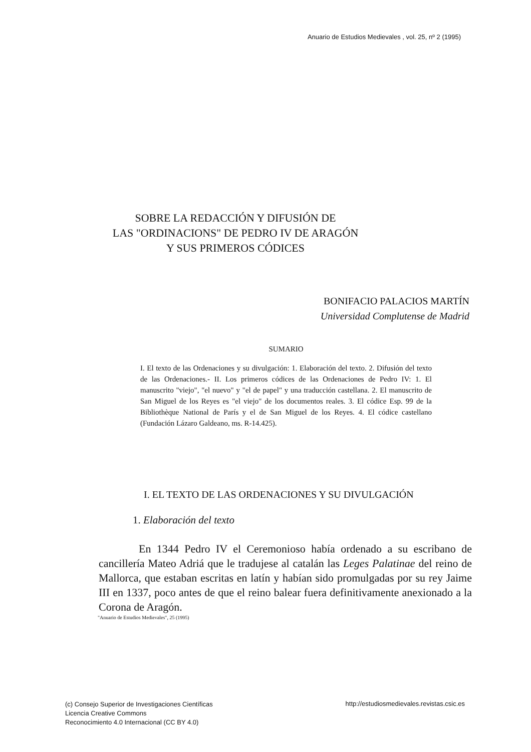Anuario de Estudios Medievales , vol. 25, nº 2 (1995)
SOBRE LA REDACCIÓN Y DIFUSIÓN DE
LAS "ORDINACIONS" DE PEDRO IV DE ARAGÓN
Y SUS PRIMEROS CÓDICES
BONIFACIO PALACIOS MARTÍN
Universidad Complutense de Madrid
SUMARIO
I. El texto de las Ordenaciones y su divulgación: 1. Elaboración del texto. 2. Difusión del texto de las Ordenaciones.- II. Los primeros códices de las Ordenaciones de Pedro IV: 1. El manuscrito "viejo", "el nuevo" y "el de papel" y una traducción castellana. 2. El manuscrito de San Miguel de los Reyes es "el viejo" de los documentos reales. 3. El códice Esp. 99 de la Bibliothèque National de París y el de San Miguel de los Reyes. 4. El códice castellano (Fundación Lázaro Galdeano, ms. R-14.425).
I. EL TEXTO DE LAS ORDENACIONES Y SU DIVULGACIÓN
1. Elaboración del texto
En 1344 Pedro IV el Ceremonioso había ordenado a su escribano de cancillería Mateo Adriá que le tradujese al catalán las Leges Palatinae del reino de Mallorca, que estaban escritas en latín y habían sido promulgadas por su rey Jaime III en 1337, poco antes de que el reino balear fuera definitivamente anexionado a la Corona de Aragón.
"Anuario de Estudios Medievales", 25 (1995)
(c) Consejo Superior de Investigaciones Científicas
Licencia Creative Commons
Reconocimiento 4.0 Internacional (CC BY 4.0)
http://estudiosmedievales.revistas.csic.es